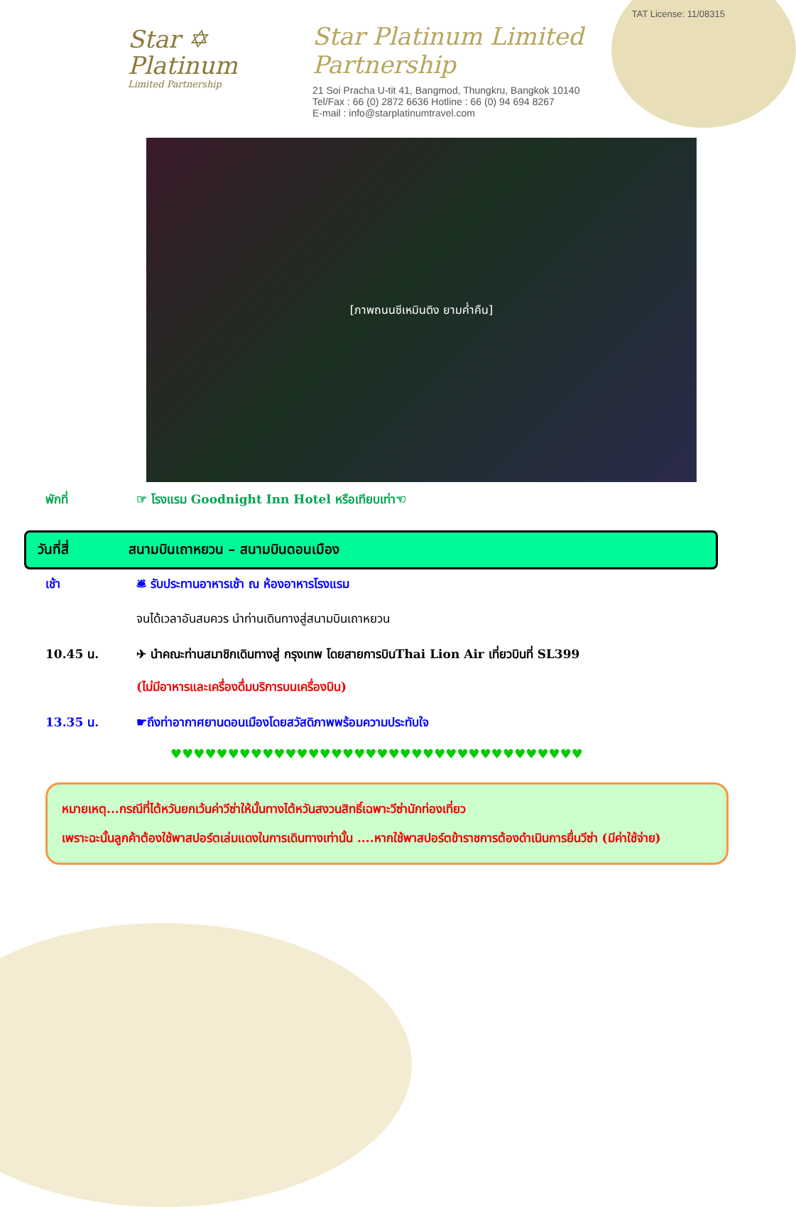Star ✡
Platinum
Limited Partnership
TAT License: 11/08315
Star Platinum Limited Partnership
21 Soi Pracha U-tit 41, Bangmod, Thungkru, Bangkok 10140
Tel/Fax : 66 (0) 2872 6636 Hotline : 66 (0) 94 694 8267
E-mail : info@starplatinumtravel.com
[ภาพถนนซีเหมินติง ยามค่ำคืน]
พักที่ ☞ โรงแรม Goodnight Inn Hotel หรือเทียบเท่า☜
วันที่สี่ สนามบินเถาหยวน – สนามบินดอนเมือง
เช้า 🛎 รับประทานอาหารเช้า ณ ห้องอาหารโรงแรม
จนได้เวลาอันสมควร นำท่านเดินทางสู่สนามบินเถาหยวน
10.45 น. ✈ นำคณะท่านสมาชิกเดินทางสู่ กรุงเทพ โดยสายการบินThai Lion Air เที่ยวบินที่ SL399
(ไม่มีอาหารและเครื่องดื่มบริการบนเครื่องบิน)
13.35 น. ☛ถึงท่าอากาศยานดอนเมืองโดยสวัสดิภาพพร้อมความประทับใจ
♥♥♥♥♥♥♥♥♥♥♥♥♥♥♥♥♥♥♥♥♥♥♥♥♥♥♥♥♥♥♥♥♥♥♥♥
หมายเหตุ...กรณีที่ไต้หวันยกเว้นค่าวีซ่าให้นั้นทางไต้หวันสงวนสิทธิ์เฉพาะวีซ่านักท่องเที่ยว
เพราะฉะนั้นลูกค้าต้องใช้พาสปอร์ตเล่มแดงในการเดินทางเท่านั้น ....หากใช้พาสปอร์ตข้าราชการต้องดำเนินการยื่นวีซ่า (มีค่าใช้จ่าย)